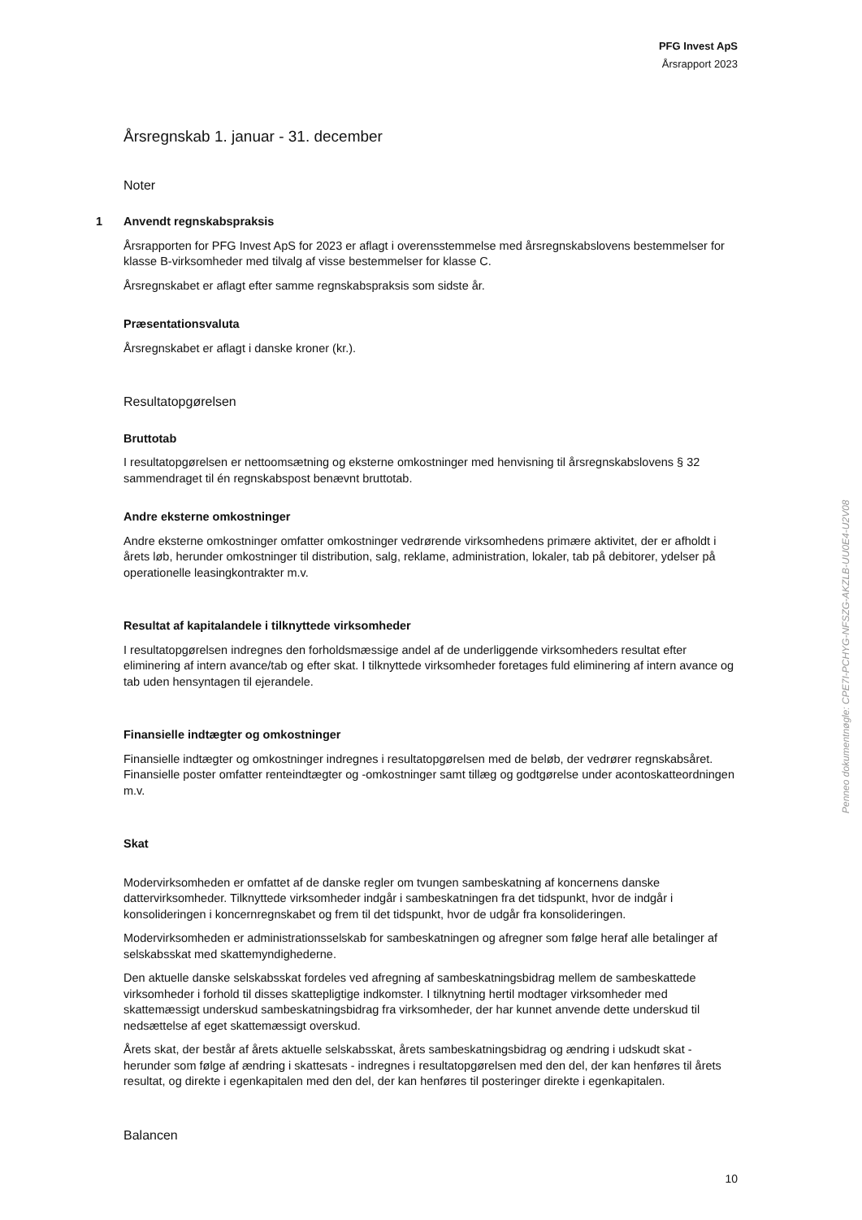PFG Invest ApS
Årsrapport 2023
Årsregnskab 1. januar - 31. december
Noter
1 Anvendt regnskabspraksis
Årsrapporten for PFG Invest ApS for 2023 er aflagt i overensstemmelse med årsregnskabslovens bestemmelser for klasse B-virksomheder med tilvalg af visse bestemmelser for klasse C.
Årsregnskabet er aflagt efter samme regnskabspraksis som sidste år.
Præsentationsvaluta
Årsregnskabet er aflagt i danske kroner (kr.).
Resultatopgørelsen
Bruttotab
I resultatopgørelsen er nettoomsætning og eksterne omkostninger med henvisning til årsregnskabslovens § 32 sammendraget til én regnskabspost benævnt bruttotab.
Andre eksterne omkostninger
Andre eksterne omkostninger omfatter omkostninger vedrørende virksomhedens primære aktivitet, der er afholdt i årets løb, herunder omkostninger til distribution, salg, reklame, administration, lokaler, tab på debitorer, ydelser på operationelle leasingkontrakter m.v.
Resultat af kapitalandele i tilknyttede virksomheder
I resultatopgørelsen indregnes den forholdsmæssige andel af de underliggende virksomheders resultat efter eliminering af intern avance/tab og efter skat. I tilknyttede virksomheder foretages fuld eliminering af intern avance og tab uden hensyntagen til ejerandele.
Finansielle indtægter og omkostninger
Finansielle indtægter og omkostninger indregnes i resultatopgørelsen med de beløb, der vedrører regnskabsåret. Finansielle poster omfatter renteindtægter og -omkostninger samt tillæg og godtgørelse under acontoskatteordningen m.v.
Skat
Modervirksomheden er omfattet af de danske regler om tvungen sambeskatning af koncernens danske dattervirksomheder. Tilknyttede virksomheder indgår i sambeskatningen fra det tidspunkt, hvor de indgår i konsolideringen i koncernregnskabet og frem til det tidspunkt, hvor de udgår fra konsolideringen.
Modervirksomheden er administrationsselskab for sambeskatningen og afregner som følge heraf alle betalinger af selskabsskat med skattemyndighederne.
Den aktuelle danske selskabsskat fordeles ved afregning af sambeskatningsbidrag mellem de sambeskattede virksomheder i forhold til disses skattepligtige indkomster. I tilknytning hertil modtager virksomheder med skattemæssigt underskud sambeskatningsbidrag fra virksomheder, der har kunnet anvende dette underskud til nedsættelse af eget skattemæssigt overskud.
Årets skat, der består af årets aktuelle selskabsskat, årets sambeskatningsbidrag og ændring i udskudt skat - herunder som følge af ændring i skattesats - indregnes i resultatopgørelsen med den del, der kan henføres til årets resultat, og direkte i egenkapitalen med den del, der kan henføres til posteringer direkte i egenkapitalen.
Balancen
Penneo dokumentnøgle: CPE7I-PCHYG-NFSZG-AKZLB-UU0E4-U2V08
10